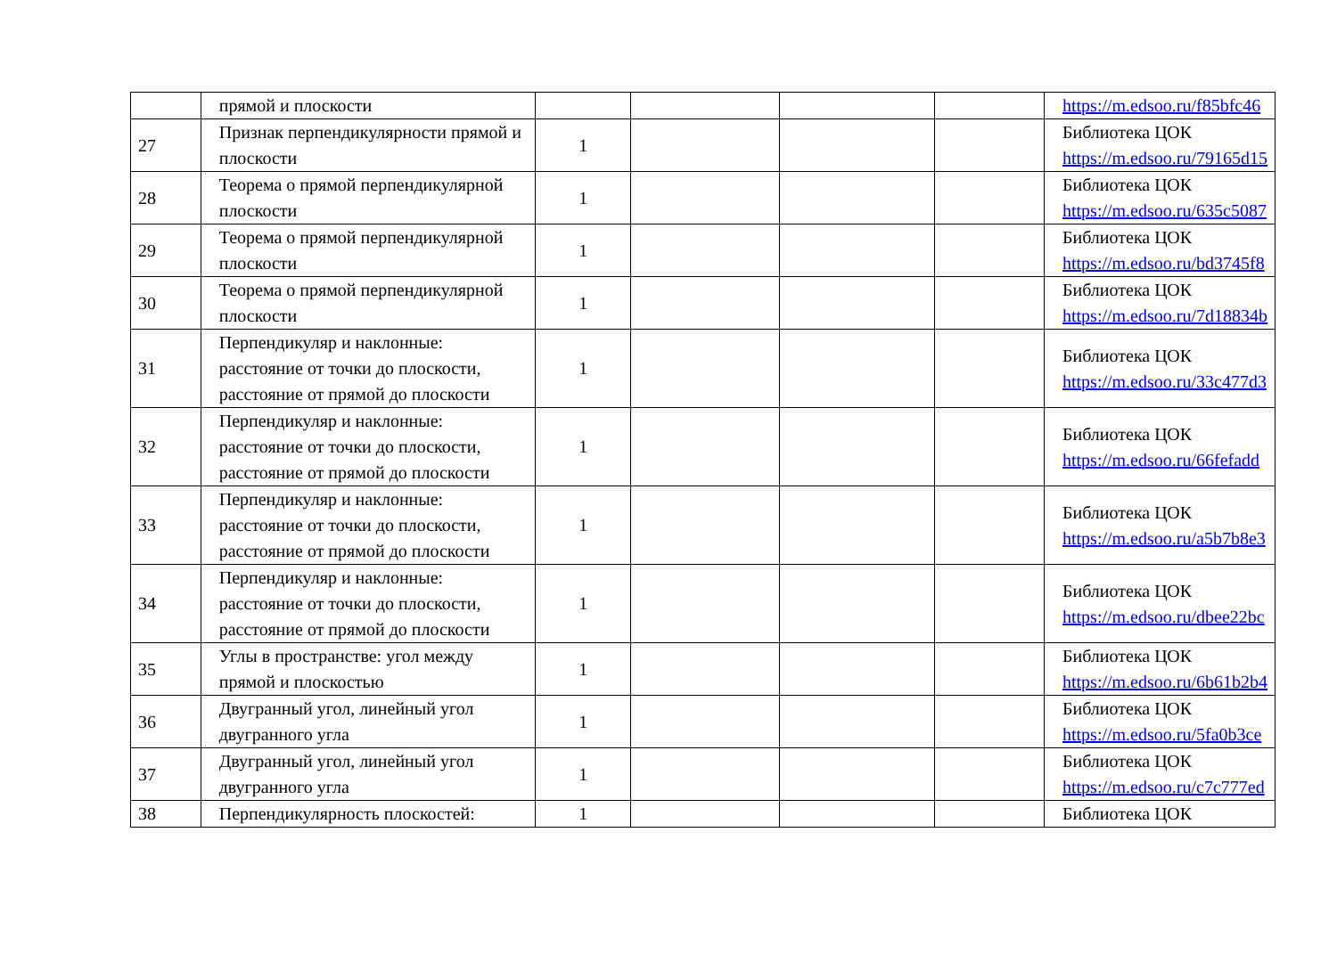| | прямой и плоскости | | | | | https://m.edsoo.ru/f85bfc46 |
| 27 | Признак перпендикулярности прямой и плоскости | 1 | | | | Библиотека ЦОК https://m.edsoo.ru/79165d15 |
| 28 | Теорема о прямой перпендикулярной плоскости | 1 | | | | Библиотека ЦОК https://m.edsoo.ru/635c5087 |
| 29 | Теорема о прямой перпендикулярной плоскости | 1 | | | | Библиотека ЦОК https://m.edsoo.ru/bd3745f8 |
| 30 | Теорема о прямой перпендикулярной плоскости | 1 | | | | Библиотека ЦОК https://m.edsoo.ru/7d18834b |
| 31 | Перпендикуляр и наклонные: расстояние от точки до плоскости, расстояние от прямой до плоскости | 1 | | | | Библиотека ЦОК https://m.edsoo.ru/33c477d3 |
| 32 | Перпендикуляр и наклонные: расстояние от точки до плоскости, расстояние от прямой до плоскости | 1 | | | | Библиотека ЦОК https://m.edsoo.ru/66fefadd |
| 33 | Перпендикуляр и наклонные: расстояние от точки до плоскости, расстояние от прямой до плоскости | 1 | | | | Библиотека ЦОК https://m.edsoo.ru/a5b7b8e3 |
| 34 | Перпендикуляр и наклонные: расстояние от точки до плоскости, расстояние от прямой до плоскости | 1 | | | | Библиотека ЦОК https://m.edsoo.ru/dbee22bc |
| 35 | Углы в пространстве: угол между прямой и плоскостью | 1 | | | | Библиотека ЦОК https://m.edsoo.ru/6b61b2b4 |
| 36 | Двугранный угол, линейный угол двугранного угла | 1 | | | | Библиотека ЦОК https://m.edsoo.ru/5fa0b3ce |
| 37 | Двугранный угол, линейный угол двугранного угла | 1 | | | | Библиотека ЦОК https://m.edsoo.ru/c7c777ed |
| 38 | Перпендикулярность плоскостей: | 1 | | | | Библиотека ЦОК |